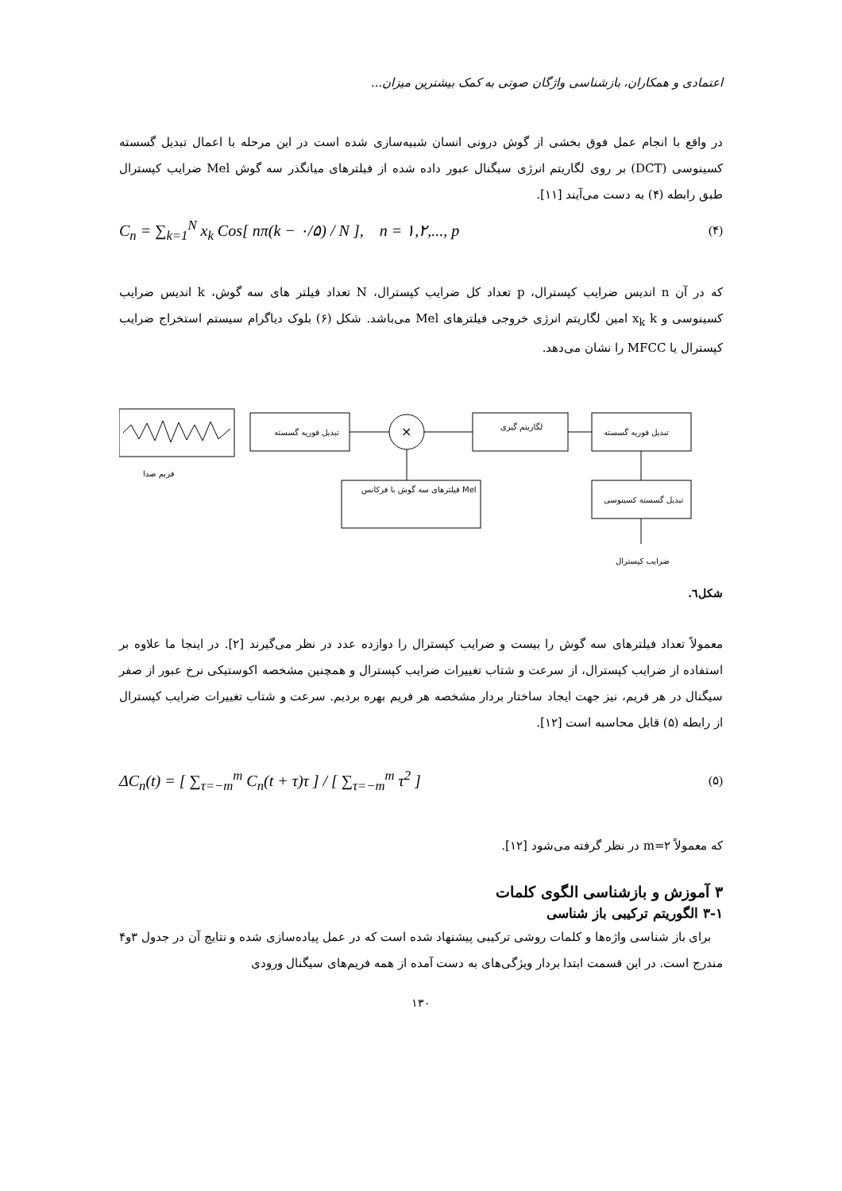اعتمادی و همکاران، بازشناسی واژگان صوتی به کمک بیشترین میزان...
در واقع با انجام عمل فوق بخشی از گوش درونی انسان شبیه‌سازی شده است در این مرحله با اعمال تبدیل گسسته کسینوسی (DCT) بر روی لگاریتم انرژی سیگنال عبور داده شده از فیلترهای میانگذر سه گوش Mel ضرایب کپسترال طبق رابطه (۴) به دست می‌آیند [۱۱].
C<sub>n</sub> = ∑<sub>k=1</sub><sup>N</sup> x<sub>k</sub> Cos[ nπ(k − ۰/۵) / N ], n = ۱,۲,..., p (۴)
که در آن n اندیس ضرایب کپسترال، p تعداد کل ضرایب کپسترال، N تعداد فیلتر های سه گوش، k اندیس ضرایب کسینوسی و x<sub>k</sub> k امین لگاریتم انرژی خروجی فیلترهای Mel می‌باشد. شکل (۶) بلوک دیاگرام سیستم استخراج ضرایب کپسترال یا MFCC را نشان می‌دهد.
فریم صدا
تبدیل فوریه گسسته
×
لگاریتم گیری
تبدیل فوریه گسسته
فیلترهای سه گوش با فرکانس Mel
تبدیل گسسته کسینوسی
ضرایب کپسترال
شکل٦.
معمولاً تعداد فیلترهای سه گوش را بیست و ضرایب کپسترال را دوازده عدد در نظر می‌گیرند [۲]. در اینجا ما علاوه بر استفاده از ضرایب کپسترال، از سرعت و شتاب تغییرات ضرایب کپسترال و همچنین مشخصه اکوستیکی نرخ عبور از صفر سیگنال در هر فریم، نیز جهت ایجاد ساختار بردار مشخصه هر فریم بهره بردیم. سرعت و شتاب تغییرات ضرایب کپسترال از رابطه (۵) قابل محاسبه است [۱۲].
ΔC<sub>n</sub>(t) = [ ∑<sub>τ=−m</sub><sup>m</sup> C<sub>n</sub>(t + τ)τ ] / [ ∑<sub>τ=−m</sub><sup>m</sup> τ<sup>2</sup> ] (۵)
که معمولاً m=۲ در نظر گرفته می‌شود [۱۲].
۳ آموزش و بازشناسی الگوی کلمات
۳-۱ الگوریتم ترکیبی باز شناسی
برای باز شناسی واژه‌ها و کلمات روشی ترکیبی پیشنهاد شده است که در عمل پیاده‌سازی شده و نتایج آن در جدول ۳و۴ مندرج است. در این قسمت ابتدا بردار ویژگی‌های به دست آمده از همه فریم‌های سیگنال ورودی
۱۳۰